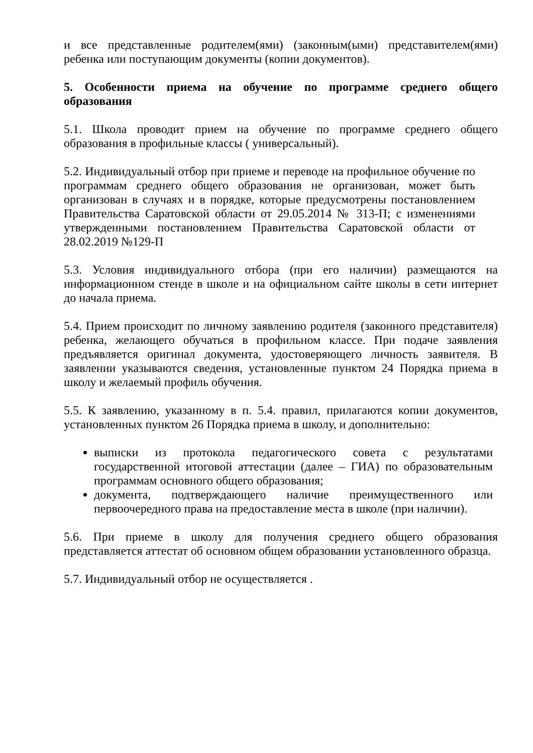и все представленные родителем(ями) (законным(ыми) представителем(ями) ребенка или поступающим документы (копии документов).
5. Особенности приема на обучение по программе среднего общего образования
5.1. Школа проводит прием на обучение по программе среднего общего образования в профильные классы ( универсальный).
5.2. Индивидуальный отбор при приеме и переводе на профильное обучение по программам среднего общего образования не организован, может быть организован в случаях и в порядке, которые предусмотрены постановлением Правительства Саратовской области от 29.05.2014 № 313-П; с изменениями утвержденными постановлением Правительства Саратовской области от 28.02.2019 №129-П
5.3. Условия индивидуального отбора (при его наличии) размещаются на информационном стенде в школе и на официальном сайте школы в сети интернет до начала приема.
5.4. Прием происходит по личному заявлению родителя (законного представителя) ребенка, желающего обучаться в профильном классе. При подаче заявления предъявляется оригинал документа, удостоверяющего личность заявителя. В заявлении указываются сведения, установленные пунктом 24 Порядка приема в школу и желаемый профиль обучения.
5.5. К заявлению, указанному в п. 5.4. правил, прилагаются копии документов, установленных пунктом 26 Порядка приема в школу, и дополнительно:
выписки из протокола педагогического совета с результатами государственной итоговой аттестации (далее – ГИА) по образовательным программам основного общего образования;
документа, подтверждающего наличие преимущественного или первоочередного права на предоставление места в школе (при наличии).
5.6. При приеме в школу для получения среднего общего образования представляется аттестат об основном общем образовании установленного образца.
5.7. Индивидуальный отбор не осуществляется .